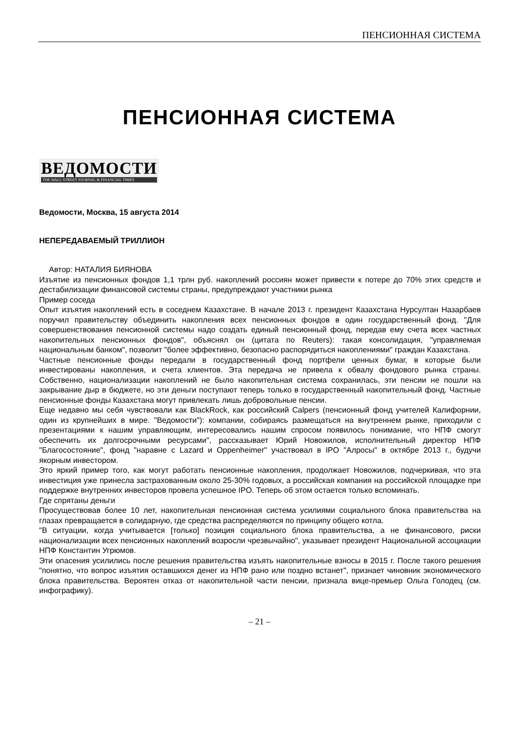ПЕНСИОННАЯ СИСТЕМА
ПЕНСИОННАЯ СИСТЕМА
ВЕДОМОСТИ
THE WALL STREET JOURNAL & FINANCIAL TIMES
Ведомости, Москва, 15 августа 2014
НЕПЕРЕДАВАЕМЫЙ ТРИЛЛИОН
Автор: НАТАЛИЯ БИЯНОВА
Изъятие из пенсионных фондов 1,1 трлн руб. накоплений россиян может привести к потере до 70% этих средств и дестабилизации финансовой системы страны, предупреждают участники рынка
Пример соседа
Опыт изъятия накоплений есть в соседнем Казахстане. В начале 2013 г. президент Казахстана Нурсултан Назарбаев поручил правительству объединить накопления всех пенсионных фондов в один государственный фонд. "Для совершенствования пенсионной системы надо создать единый пенсионный фонд, передав ему счета всех частных накопительных пенсионных фондов", объяснял он (цитата по Reuters): такая консолидация, "управляемая национальным банком", позволит "более эффективно, безопасно распорядиться накоплениями" граждан Казахстана.
Частные пенсионные фонды передали в государственный фонд портфели ценных бумаг, в которые были инвестированы накопления, и счета клиентов. Эта передача не привела к обвалу фондового рынка страны. Собственно, национализации накоплений не было накопительная система сохранилась, эти пенсии не пошли на закрывание дыр в бюджете, но эти деньги поступают теперь только в государственный накопительный фонд. Частные пенсионные фонды Казахстана могут привлекать лишь добровольные пенсии.
Еще недавно мы себя чувствовали как BlackRock, как российский Calpers (пенсионный фонд учителей Калифорнии, один из крупнейших в мире. "Ведомости"): компании, собираясь размещаться на внутреннем рынке, приходили с презентациями к нашим управляющим, интересовались нашим спросом появилось понимание, что НПФ смогут обеспечить их долгосрочными ресурсами", рассказывает Юрий Новожилов, исполнительный директор НПФ "Благосостояние", фонд "наравне с Lazard и Oppenheimer" участвовал в IPO "Алросы" в октябре 2013 г., будучи якорным инвестором.
Это яркий пример того, как могут работать пенсионные накопления, продолжает Новожилов, подчеркивая, что эта инвестиция уже принесла застрахованным около 25-30% годовых, а российская компания на российской площадке при поддержке внутренних инвесторов провела успешное IPO. Теперь об этом остается только вспоминать.
Где спрятаны деньги
Просуществовав более 10 лет, накопительная пенсионная система усилиями социального блока правительства на глазах превращается в солидарную, где средства распределяются по принципу общего котла.
"В ситуации, когда учитывается [только] позиция социального блока правительства, а не финансового, риски национализации всех пенсионных накоплений возросли чрезвычайно", указывает президент Национальной ассоциации НПФ Константин Угрюмов.
Эти опасения усилились после решения правительства изъять накопительные взносы в 2015 г. После такого решения "понятно, что вопрос изъятия оставшихся денег из НПФ рано или поздно встанет", признает чиновник экономического блока правительства. Вероятен отказ от накопительной части пенсии, признала вице-премьер Ольга Голодец (см. инфографику).
– 21 –